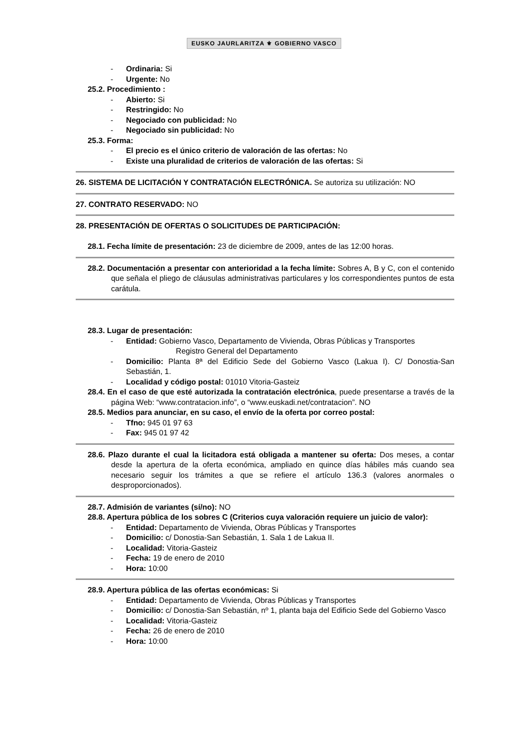EUSKO JAURLARITZA ⚜ GOBIERNO VASCO
- Ordinaria: Si
- Urgente: No
25.2. Procedimiento :
- Abierto: Si
- Restringido: No
- Negociado con publicidad: No
- Negociado sin publicidad: No
25.3. Forma:
- El precio es el único criterio de valoración de las ofertas: No
- Existe una pluralidad de criterios de valoración de las ofertas: Si
26. SISTEMA DE LICITACIÓN Y CONTRATACIÓN ELECTRÓNICA. Se autoriza su utilización: NO
27. CONTRATO RESERVADO: NO
28. PRESENTACIÓN DE OFERTAS O SOLICITUDES DE PARTICIPACIÓN:
28.1. Fecha límite de presentación: 23 de diciembre de 2009, antes de las 12:00 horas.
28.2. Documentación a presentar con anterioridad a la fecha límite: Sobres A, B y C, con el contenido que señala el pliego de cláusulas administrativas particulares y los correspondientes puntos de esta carátula.
28.3. Lugar de presentación:
- Entidad: Gobierno Vasco, Departamento de Vivienda, Obras Públicas y Transportes
Registro General del Departamento
- Domicilio: Planta 8ª del Edificio Sede del Gobierno Vasco (Lakua I). C/ Donostia-San Sebastián, 1.
- Localidad y código postal: 01010 Vitoria-Gasteiz
28.4. En el caso de que esté autorizada la contratación electrónica, puede presentarse a través de la página Web: “www.contratacion.info”, o “www.euskadi.net/contratacion”. NO
28.5. Medios para anunciar, en su caso, el envío de la oferta por correo postal:
- Tfno: 945 01 97 63
- Fax: 945 01 97 42
28.6. Plazo durante el cual la licitadora está obligada a mantener su oferta: Dos meses, a contar desde la apertura de la oferta económica, ampliado en quince días hábiles más cuando sea necesario seguir los trámites a que se refiere el artículo 136.3 (valores anormales o desproporcionados).
28.7. Admisión de variantes (sí/no): NO
28.8. Apertura pública de los sobres C (Criterios cuya valoración requiere un juicio de valor):
- Entidad: Departamento de Vivienda, Obras Públicas y Transportes
- Domicilio: c/ Donostia-San Sebastián, 1. Sala 1 de Lakua II.
- Localidad: Vitoria-Gasteiz
- Fecha: 19 de enero de 2010
- Hora: 10:00
28.9. Apertura pública de las ofertas económicas: Si
- Entidad: Departamento de Vivienda, Obras Públicas y Transportes
- Domicilio: c/ Donostia-San Sebastián, nº 1, planta baja del Edificio Sede del Gobierno Vasco
- Localidad: Vitoria-Gasteiz
- Fecha: 26 de enero de 2010
- Hora: 10:00